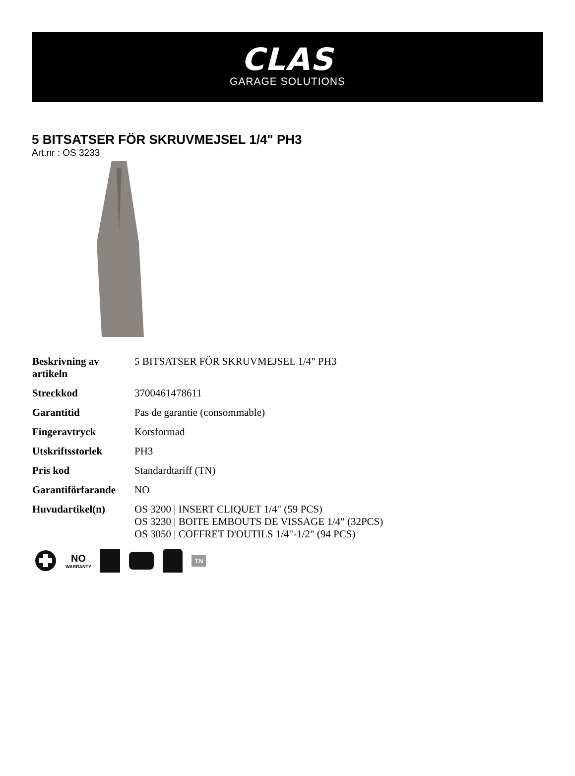CLAS
GARAGE SOLUTIONS
5 BITSATSER FÖR SKRUVMEJSEL 1/4" PH3
Art.nr : OS 3233
| Beskrivning av artikeln | 5 BITSATSER FÖR SKRUVMEJSEL 1/4" PH3 |
| Streckkod | 3700461478611 |
| Garantitid | Pas de garantie (consommable) |
| Fingeravtryck | Korsformad |
| Utskriftsstorlek | PH3 |
| Pris kod | Standardtariff (TN) |
| Garantiförfarande | NO |
| Huvudartikel(n) | OS 3200 / INSERT CLIQUET 1/4" (59 PCS) OS 3230 / BOITE EMBOUTS DE VISSAGE 1/4" (32PCS) OS 3050 / COFFRET D'OUTILS 1/4"-1/2" (94 PCS) |
NO
WARRANTY
TN